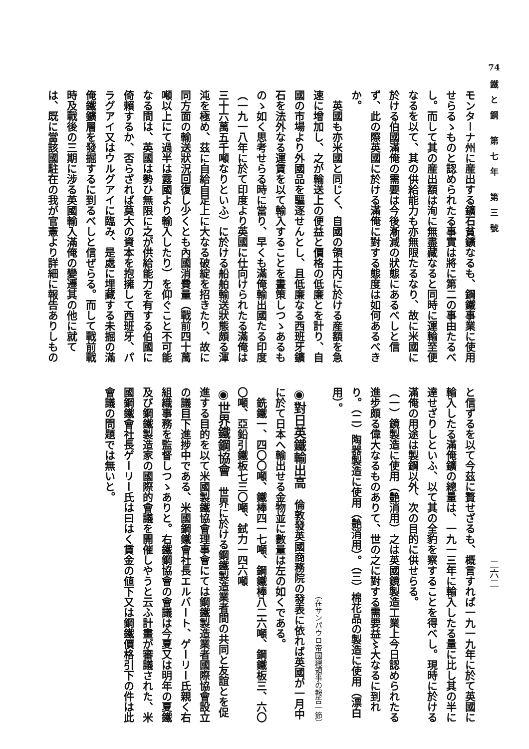74
鐵と鋼 第七年 第三號
二六二
モンターナ州に産出する鑛石貧鑛なるも、鋼鐵事業に使用せらるゝものと認められたる事實は將に第二の事由たるべし。而して其の産出額は洵に無盡藏なると同時に運輸至便なるを以て、其の供給能力も亦無限たるなり、故に米國に於ける伯國滿俺の需要は今後漸減の狀態にあるべしと信ず、此の際英國に於ける滿俺に對する態度は如何あるべきか。
　英國も亦米國と同じく、自國の領土内に於ける産額を急速に增加し、之が輸送上の便益と價格の低廉とを計り、自國の市場より外國品を驅逐せんとし、且低廉なる西班牙鑛石を法外なる運賃を以て輸入することを畫策しつゝあるものゝ如く思考せらる時に當り、早くも滿俺輸出國たる印度（一九一八年に於て印度より英國に仕向けられたる滿俺は三十六萬五千噸なりといふ）に於ける船舶輸送狀態頗る渾沌を極め、茲に自給自足上に大なる破綻を招きたり、故に同方面の輸送狀況回復し少くとも內國消費量（戰前四十萬噸以上にて過半は露國より輸入したり）を仰ぐこと不可能なる間は、英國は勢ひ無限に之が供給能力を有する伯國に倚賴するか、否らざれば莫大の資本を抱擁して西班牙、パラグアイ又はウルグアイに臨み、是處に埋藏する未掘の滿俺鐵鑛層を發掘するに到るべしと信ぜらる。而して戰前戰時及戰後の三期に涉る英國輸入滿俺の變遷其の他に就ては、既に當該國駐在の我が官憲より詳細に報告ありしもの
と信ずるを以て今茲に贅せざるも、概言すれば一九一九年に於て英國に輸入したる滿俺鑛の總量は、一九一三年に輸入したる量に比し其の半に達せざりしといふ、以て其の全豹を察することを得べし。現時に於ける滿俺の用途は製鋼以外、次の目的に供せらる。
（一）鏡製造に使用（艶消用）之は英國鏡製造工業上今日認められたる進步頗る偉大なるものありて、世の之に對する需要益〻大なるに到れり。（二）陶器製造に使用（艶消用）。（三）棉花品の製造に使用（漂白用）。
（在サンパウロ帝國總領事の報告一節）
◉對日英鐵輸出高　倫敦發英國商務院の發表に依れば英國が一月中に於て日本へ輸出せる金物並に數量は左の如くである。
　銑鐵一、四〇〇噸、鐵棒四一七噸、鋼鐵棒八二六噸、鋼鐵板三、六〇〇噸、亞鉛引鐵板七三〇噸、鉽力一四六噸
◉世界鐵鋼協會　世界に於ける鋼鐵製造業者間の共同と友誼とを促進する目的を以て米國製鐵協會理事會にては鋼鐵製造業者國際協會設立の議目下進捗中である、米國鋼鐵會社長エルバート、ゲーリー氏親く右組織事務を監督しつゝありと。右鐵鋼協會の會議は今夏又は明年の夏鐵及び鋼鐵製造家の國際的會議を開催しやうと云ふ計畫が審議された、米國鋼鐵會社長ゲーリー氏は曰はく賃金の値下又は鋼鐵價格引下の件は此會議の問題では無いと。